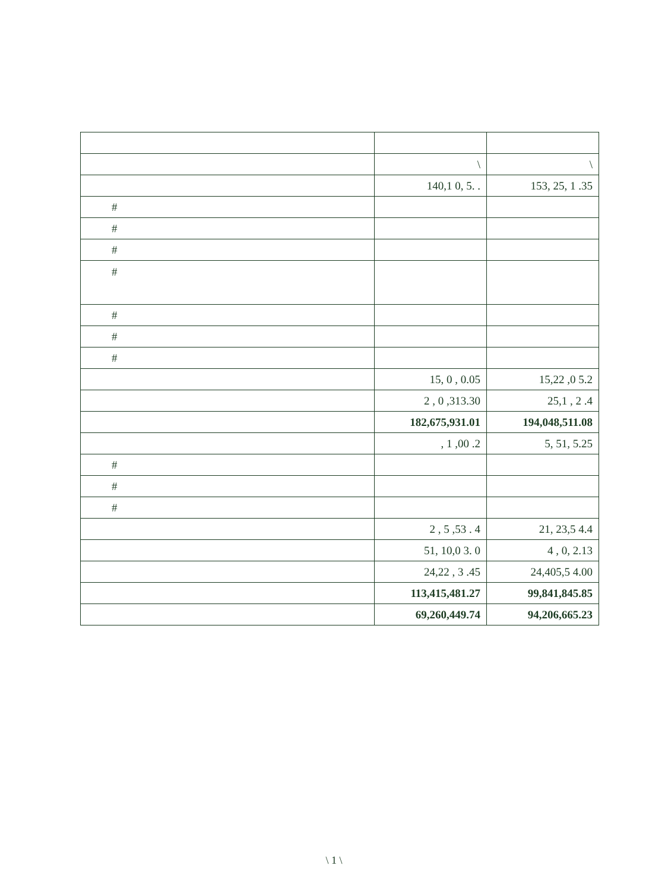| | \ | \ |
| | 140,1 0, 5. . | 153, 25, 1 .35 |
| # | | |
| # | | |
| # | | |
| # | | |
| # | | |
| # | | |
| # | | |
| | 15, 0 , 0.05 | 15,22 ,0 5.2 |
| | 2 , 0 ,313.30 | 25,1 , 2 .4 |
| | 182,675,931.01 | 194,048,511.08 |
| | , 1 ,00 .2 | 5, 51, 5.25 |
| # | | |
| # | | |
| # | | |
| | 2 , 5 ,53 . 4 | 21, 23,5 4.4 |
| | 51, 10,0 3. 0 | 4 , 0, 2.13 |
| | 24,22 , 3 .45 | 24,405,5 4.00 |
| | 113,415,481.27 | 99,841,845.85 |
| | 69,260,449.74 | 94,206,665.23 |
\ 1 \